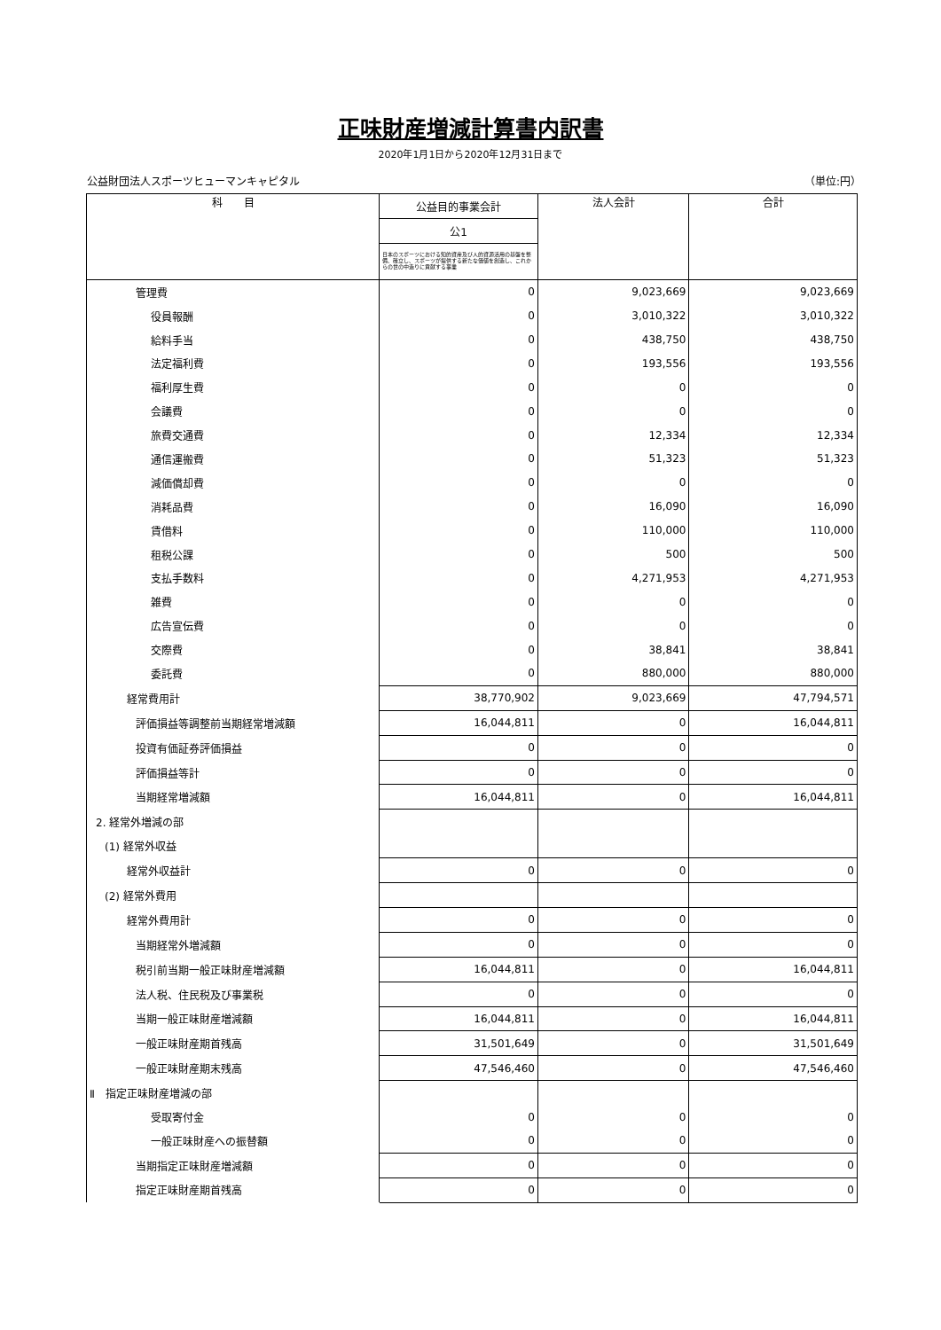正味財産増減計算書内訳書
2020年1月1日から2020年12月31日まで
公益財団法人スポーツヒューマンキャピタル （単位:円）
| 科 目 | 公益目的事業会計 | 法人会計 | 合計 |
| --- | --- | --- | --- |
| | 公1 | | |
| | 日本のスポーツにおける知的資産及び人的資源活用の基盤を整備、確立し、スポーツが提供する新たな価値を創造し、これからの世の中造りに貢献する事業 | | |
| 管理費 | 0 | 9,023,669 | 9,023,669 |
| 役員報酬 | 0 | 3,010,322 | 3,010,322 |
| 給料手当 | 0 | 438,750 | 438,750 |
| 法定福利費 | 0 | 193,556 | 193,556 |
| 福利厚生費 | 0 | 0 | 0 |
| 会議費 | 0 | 0 | 0 |
| 旅費交通費 | 0 | 12,334 | 12,334 |
| 通信運搬費 | 0 | 51,323 | 51,323 |
| 減価償却費 | 0 | 0 | 0 |
| 消耗品費 | 0 | 16,090 | 16,090 |
| 賃借料 | 0 | 110,000 | 110,000 |
| 租税公課 | 0 | 500 | 500 |
| 支払手数料 | 0 | 4,271,953 | 4,271,953 |
| 雑費 | 0 | 0 | 0 |
| 広告宣伝費 | 0 | 0 | 0 |
| 交際費 | 0 | 38,841 | 38,841 |
| 委託費 | 0 | 880,000 | 880,000 |
| 経常費用計 | 38,770,902 | 9,023,669 | 47,794,571 |
| 評価損益等調整前当期経常増減額 | 16,044,811 | 0 | 16,044,811 |
| 投資有価証券評価損益 | 0 | 0 | 0 |
| 評価損益等計 | 0 | 0 | 0 |
| 当期経常増減額 | 16,044,811 | 0 | 16,044,811 |
| 2. 経常外増減の部 | | | |
| (1) 経常外収益 | | | |
| 経常外収益計 | 0 | 0 | 0 |
| (2) 経常外費用 | | | |
| 経常外費用計 | 0 | 0 | 0 |
| 当期経常外増減額 | 0 | 0 | 0 |
| 税引前当期一般正味財産増減額 | 16,044,811 | 0 | 16,044,811 |
| 法人税、住民税及び事業税 | 0 | 0 | 0 |
| 当期一般正味財産増減額 | 16,044,811 | 0 | 16,044,811 |
| 一般正味財産期首残高 | 31,501,649 | 0 | 31,501,649 |
| 一般正味財産期末残高 | 47,546,460 | 0 | 47,546,460 |
| Ⅱ 指定正味財産増減の部 | | | |
| 受取寄付金 | 0 | 0 | 0 |
| 一般正味財産への振替額 | 0 | 0 | 0 |
| 当期指定正味財産増減額 | 0 | 0 | 0 |
| 指定正味財産期首残高 | 0 | 0 | 0 |